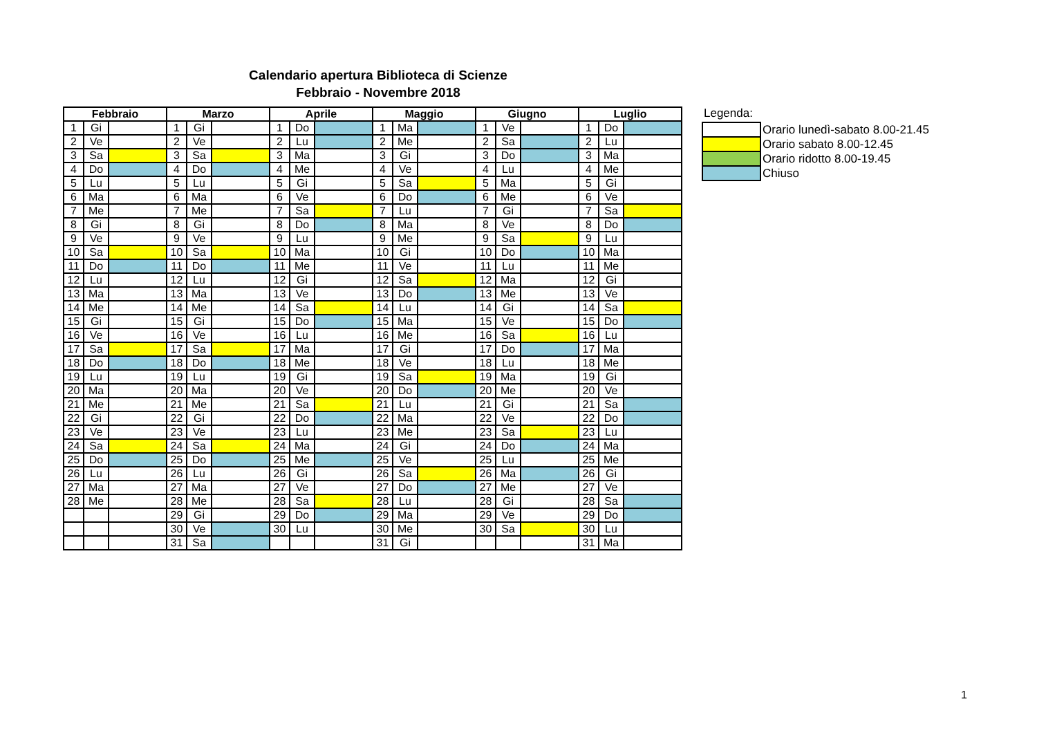Calendario apertura Biblioteca di Scienze
Febbraio - Novembre 2018
| Febbraio | | | Marzo | | | Aprile | | | Maggio | | | Giugno | | | Luglio | | |
| --- | --- | --- | --- | --- | --- | --- | --- | --- | --- | --- | --- | --- | --- | --- | --- | --- | --- |
| 1 | Gi | | 1 | Gi | | 1 | Do | | 1 | Ma | | 1 | Ve | | 1 | Do | |
| 2 | Ve | | 2 | Ve | | 2 | Lu | | 2 | Me | | 2 | Sa | | 2 | Lu | |
| 3 | Sa | | 3 | Sa | | 3 | Ma | | 3 | Gi | | 3 | Do | | 3 | Ma | |
| 4 | Do | | 4 | Do | | 4 | Me | | 4 | Ve | | 4 | Lu | | 4 | Me | |
| 5 | Lu | | 5 | Lu | | 5 | Gi | | 5 | Sa | | 5 | Ma | | 5 | Gi | |
| 6 | Ma | | 6 | Ma | | 6 | Ve | | 6 | Do | | 6 | Me | | 6 | Ve | |
| 7 | Me | | 7 | Me | | 7 | Sa | | 7 | Lu | | 7 | Gi | | 7 | Sa | |
| 8 | Gi | | 8 | Gi | | 8 | Do | | 8 | Ma | | 8 | Ve | | 8 | Do | |
| 9 | Ve | | 9 | Ve | | 9 | Lu | | 9 | Me | | 9 | Sa | | 9 | Lu | |
| 10 | Sa | | 10 | Sa | | 10 | Ma | | 10 | Gi | | 10 | Do | | 10 | Ma | |
| 11 | Do | | 11 | Do | | 11 | Me | | 11 | Ve | | 11 | Lu | | 11 | Me | |
| 12 | Lu | | 12 | Lu | | 12 | Gi | | 12 | Sa | | 12 | Ma | | 12 | Gi | |
| 13 | Ma | | 13 | Ma | | 13 | Ve | | 13 | Do | | 13 | Me | | 13 | Ve | |
| 14 | Me | | 14 | Me | | 14 | Sa | | 14 | Lu | | 14 | Gi | | 14 | Sa | |
| 15 | Gi | | 15 | Gi | | 15 | Do | | 15 | Ma | | 15 | Ve | | 15 | Do | |
| 16 | Ve | | 16 | Ve | | 16 | Lu | | 16 | Me | | 16 | Sa | | 16 | Lu | |
| 17 | Sa | | 17 | Sa | | 17 | Ma | | 17 | Gi | | 17 | Do | | 17 | Ma | |
| 18 | Do | | 18 | Do | | 18 | Me | | 18 | Ve | | 18 | Lu | | 18 | Me | |
| 19 | Lu | | 19 | Lu | | 19 | Gi | | 19 | Sa | | 19 | Ma | | 19 | Gi | |
| 20 | Ma | | 20 | Ma | | 20 | Ve | | 20 | Do | | 20 | Me | | 20 | Ve | |
| 21 | Me | | 21 | Me | | 21 | Sa | | 21 | Lu | | 21 | Gi | | 21 | Sa | |
| 22 | Gi | | 22 | Gi | | 22 | Do | | 22 | Ma | | 22 | Ve | | 22 | Do | |
| 23 | Ve | | 23 | Ve | | 23 | Lu | | 23 | Me | | 23 | Sa | | 23 | Lu | |
| 24 | Sa | | 24 | Sa | | 24 | Ma | | 24 | Gi | | 24 | Do | | 24 | Ma | |
| 25 | Do | | 25 | Do | | 25 | Me | | 25 | Ve | | 25 | Lu | | 25 | Me | |
| 26 | Lu | | 26 | Lu | | 26 | Gi | | 26 | Sa | | 26 | Ma | | 26 | Gi | |
| 27 | Ma | | 27 | Ma | | 27 | Ve | | 27 | Do | | 27 | Me | | 27 | Ve | |
| 28 | Me | | 28 | Me | | 28 | Sa | | 28 | Lu | | 28 | Gi | | 28 | Sa | |
| | | | 29 | Gi | | 29 | Do | | 29 | Ma | | 29 | Ve | | 29 | Do | |
| | | | 30 | Ve | | 30 | Lu | | 30 | Me | | 30 | Sa | | 30 | Lu | |
| | | | 31 | Sa | | | | | 31 | Gi | | | | | 31 | Ma | |
Legenda:
| | Orario lunedì-sabato 8.00-21.45 |
| | Orario sabato 8.00-12.45 |
| | Orario ridotto 8.00-19.45 |
| | Chiuso |
1